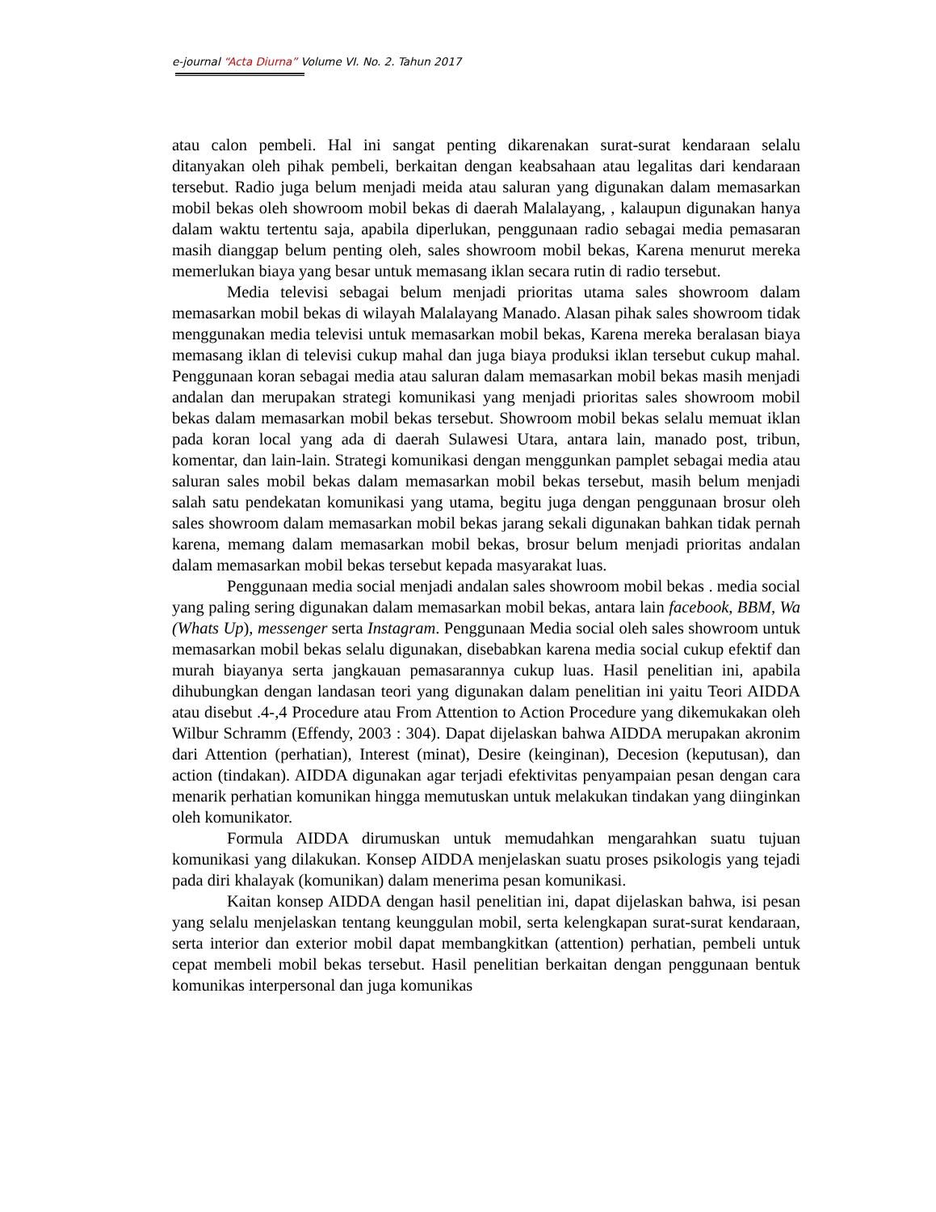e-journal “Acta Diurna” Volume VI. No. 2. Tahun 2017
atau calon pembeli. Hal ini sangat penting dikarenakan surat-surat kendaraan selalu ditanyakan oleh pihak pembeli, berkaitan dengan keabsahaan atau legalitas dari kendaraan tersebut. Radio juga belum menjadi meida atau saluran yang digunakan dalam memasarkan mobil bekas oleh showroom mobil bekas di daerah Malalayang, , kalaupun digunakan hanya dalam waktu tertentu saja, apabila diperlukan, penggunaan radio sebagai media pemasaran masih dianggap belum penting oleh, sales showroom mobil bekas, Karena menurut mereka memerlukan biaya yang besar untuk memasang iklan secara rutin di radio tersebut.
Media televisi sebagai belum menjadi prioritas utama sales showroom dalam memasarkan mobil bekas di wilayah Malalayang Manado. Alasan pihak sales showroom tidak menggunakan media televisi untuk memasarkan mobil bekas, Karena mereka beralasan biaya memasang iklan di televisi cukup mahal dan juga biaya produksi iklan tersebut cukup mahal. Penggunaan koran sebagai media atau saluran dalam memasarkan mobil bekas masih menjadi andalan dan merupakan strategi komunikasi yang menjadi prioritas sales showroom mobil bekas dalam memasarkan mobil bekas tersebut. Showroom mobil bekas selalu memuat iklan pada koran local yang ada di daerah Sulawesi Utara, antara lain, manado post, tribun, komentar, dan lain-lain. Strategi komunikasi dengan menggunkan pamplet sebagai media atau saluran sales mobil bekas dalam memasarkan mobil bekas tersebut, masih belum menjadi salah satu pendekatan komunikasi yang utama, begitu juga dengan penggunaan brosur oleh sales showroom dalam memasarkan mobil bekas jarang sekali digunakan bahkan tidak pernah karena, memang dalam memasarkan mobil bekas, brosur belum menjadi prioritas andalan dalam memasarkan mobil bekas tersebut kepada masyarakat luas.
Penggunaan media social menjadi andalan sales showroom mobil bekas . media social yang paling sering digunakan dalam memasarkan mobil bekas, antara lain facebook, BBM, Wa (Whats Up), messenger serta Instagram. Penggunaan Media social oleh sales showroom untuk memasarkan mobil bekas selalu digunakan, disebabkan karena media social cukup efektif dan murah biayanya serta jangkauan pemasarannya cukup luas. Hasil penelitian ini, apabila dihubungkan dengan landasan teori yang digunakan dalam penelitian ini yaitu Teori AIDDA atau disebut .4-,4 Procedure atau From Attention to Action Procedure yang dikemukakan oleh Wilbur Schramm (Effendy, 2003 : 304). Dapat dijelaskan bahwa AIDDA merupakan akronim dari Attention (perhatian), Interest (minat), Desire (keinginan), Decesion (keputusan), dan action (tindakan). AIDDA digunakan agar terjadi efektivitas penyampaian pesan dengan cara menarik perhatian komunikan hingga memutuskan untuk melakukan tindakan yang diinginkan oleh komunikator.
Formula AIDDA dirumuskan untuk memudahkan mengarahkan suatu tujuan komunikasi yang dilakukan. Konsep AIDDA menjelaskan suatu proses psikologis yang tejadi pada diri khalayak (komunikan) dalam menerima pesan komunikasi.
Kaitan konsep AIDDA dengan hasil penelitian ini, dapat dijelaskan bahwa, isi pesan yang selalu menjelaskan tentang keunggulan mobil, serta kelengkapan surat-surat kendaraan, serta interior dan exterior mobil dapat membangkitkan (attention) perhatian, pembeli untuk cepat membeli mobil bekas tersebut. Hasil penelitian berkaitan dengan penggunaan bentuk komunikas interpersonal dan juga komunikas